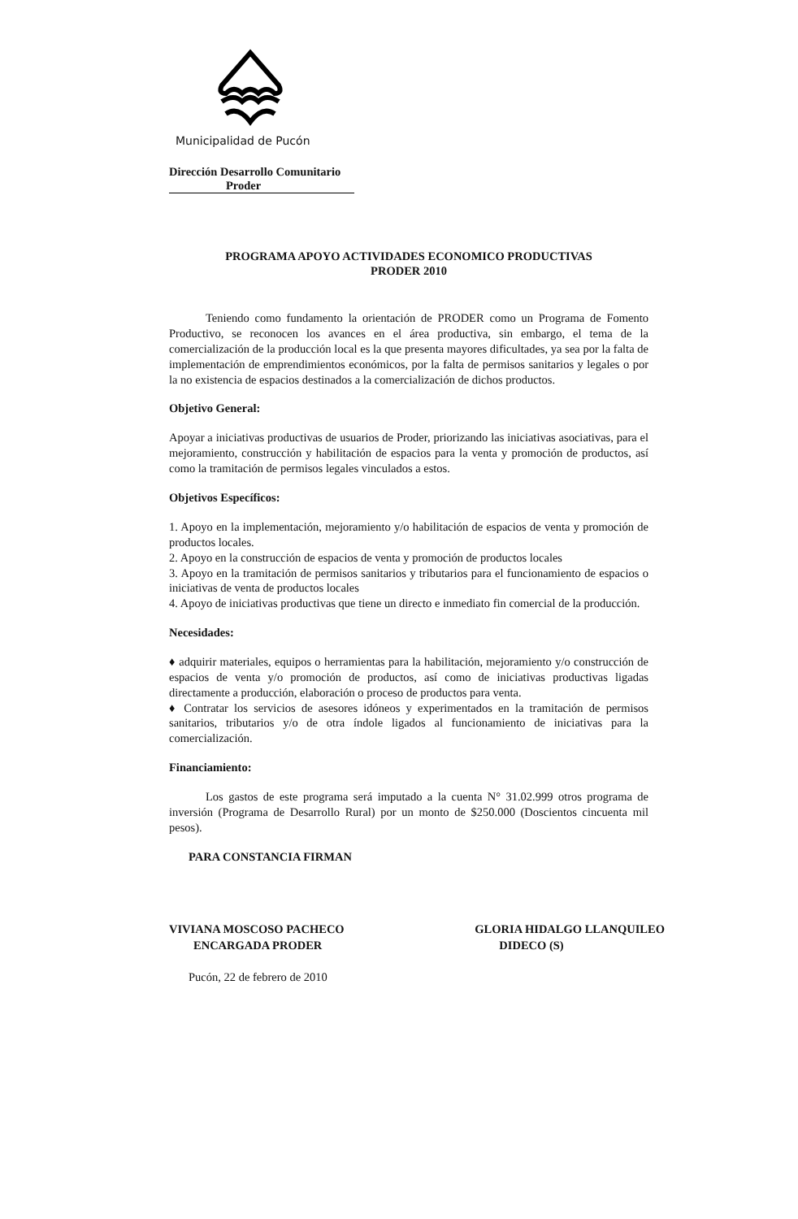Municipalidad de Pucón
Dirección Desarrollo Comunitario
Proder
PROGRAMA APOYO ACTIVIDADES ECONOMICO PRODUCTIVAS
PRODER 2010
Teniendo como fundamento la orientación de PRODER como un Programa de Fomento Productivo, se reconocen los avances en el área productiva, sin embargo, el tema de la comercialización de la producción local es la que presenta mayores dificultades, ya sea por la falta de implementación de emprendimientos económicos, por la falta de permisos sanitarios y legales o por la no existencia de espacios destinados a la comercialización de dichos productos.
Objetivo General:
Apoyar a iniciativas productivas de usuarios de Proder, priorizando las iniciativas asociativas, para el mejoramiento, construcción y habilitación de espacios para la venta y promoción de productos, así como la tramitación de permisos legales vinculados a estos.
Objetivos Específicos:
1. Apoyo en la implementación, mejoramiento y/o habilitación de espacios de venta y promoción de productos locales.
2. Apoyo en la construcción de espacios de venta y promoción de productos locales
3. Apoyo en la tramitación de permisos sanitarios y tributarios para el funcionamiento de espacios o iniciativas de venta de productos locales
4. Apoyo de iniciativas productivas que tiene un directo e inmediato fin comercial de la producción.
Necesidades:
♦ adquirir materiales, equipos o herramientas para la habilitación, mejoramiento y/o construcción de espacios de venta y/o promoción de productos, así como de iniciativas productivas ligadas directamente a producción, elaboración o proceso de productos para venta.
♦ Contratar los servicios de asesores idóneos y experimentados en la tramitación de permisos sanitarios, tributarios y/o de otra índole ligados al funcionamiento de iniciativas para la comercialización.
Financiamiento:
Los gastos de este programa será imputado a la cuenta N° 31.02.999 otros programa de inversión (Programa de Desarrollo Rural) por un monto de $250.000 (Doscientos cincuenta mil pesos).
PARA CONSTANCIA FIRMAN
VIVIANA MOSCOSO PACHECO
ENCARGADA PRODER
GLORIA HIDALGO LLANQUILEO
DIDECO (S)
Pucón, 22 de febrero de 2010